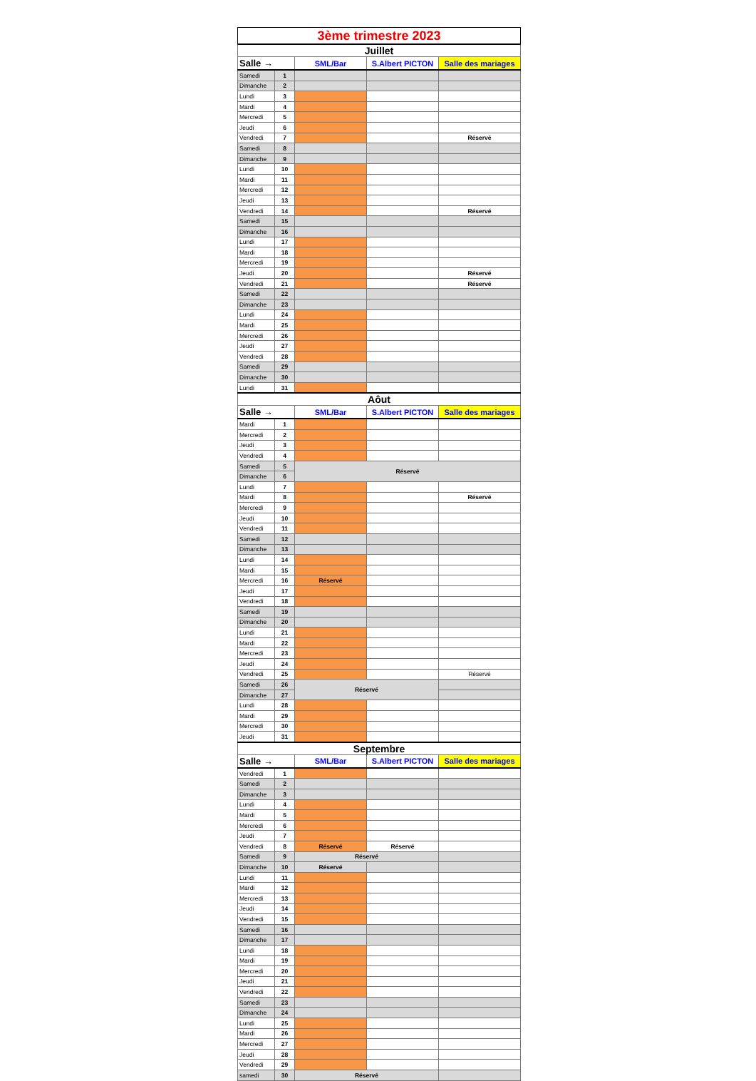| 3ème trimestre 2023 | | | | |
| Juillet | | | | |
| Salle → | | SML/Bar | S.Albert PICTON | Salle des mariages |
| Samedi | 1 | | | |
| Dimanche | 2 | | | |
| Lundi | 3 | | | |
| Mardi | 4 | | | |
| Mercredi | 5 | | | |
| Jeudi | 6 | | | |
| Vendredi | 7 | | | Réservé |
| Samedi | 8 | | | |
| Dimanche | 9 | | | |
| Lundi | 10 | | | |
| Mardi | 11 | | | |
| Mercredi | 12 | | | |
| Jeudi | 13 | | | |
| Vendredi | 14 | | | Réservé |
| Samedi | 15 | | | |
| Dimanche | 16 | | | |
| Lundi | 17 | | | |
| Mardi | 18 | | | |
| Mercredi | 19 | | | |
| Jeudi | 20 | | | Réservé |
| Vendredi | 21 | | | Réservé |
| Samedi | 22 | | | |
| Dimanche | 23 | | | |
| Lundi | 24 | | | |
| Mardi | 25 | | | |
| Mercredi | 26 | | | |
| Jeudi | 27 | | | |
| Vendredi | 28 | | | |
| Samedi | 29 | | | |
| Dimanche | 30 | | | |
| Lundi | 31 | | | |
| Aôut | | | | |
| Salle → | | SML/Bar | S.Albert PICTON | Salle des mariages |
| Mardi | 1 | | | |
| Mercredi | 2 | | | |
| Jeudi | 3 | | | |
| Vendredi | 4 | | | |
| Samedi | 5 | Réservé | | |
| Dimanche | 6 | | | |
| Lundi | 7 | | | |
| Mardi | 8 | | | Réservé |
| Mercredi | 9 | | | |
| Jeudi | 10 | | | |
| Vendredi | 11 | | | |
| Samedi | 12 | | | |
| Dimanche | 13 | | | |
| Lundi | 14 | | | |
| Mardi | 15 | | | |
| Mercredi | 16 | Réservé | | |
| Jeudi | 17 | | | |
| Vendredi | 18 | | | |
| Samedi | 19 | | | |
| Dimanche | 20 | | | |
| Lundi | 21 | | | |
| Mardi | 22 | | | |
| Mercredi | 23 | | | |
| Jeudi | 24 | | | |
| Vendredi | 25 | | | Réservé |
| Samedi | 26 | Réservé | | |
| Dimanche | 27 | | | |
| Lundi | 28 | | | |
| Mardi | 29 | | | |
| Mercredi | 30 | | | |
| Jeudi | 31 | | | |
| Septembre | | | | |
| Salle → | | SML/Bar | S.Albert PICTON | Salle des mariages |
| Vendredi | 1 | | | |
| Samedi | 2 | | | |
| Dimanche | 3 | | | |
| Lundi | 4 | | | |
| Mardi | 5 | | | |
| Mercredi | 6 | | | |
| Jeudi | 7 | | | |
| Vendredi | 8 | Réservé | Réservé | |
| Samedi | 9 | Réservé | | |
| Dimanche | 10 | Réservé | | |
| Lundi | 11 | | | |
| Mardi | 12 | | | |
| Mercredi | 13 | | | |
| Jeudi | 14 | | | |
| Vendredi | 15 | | | |
| Samedi | 16 | | | |
| Dimanche | 17 | | | |
| Lundi | 18 | | | |
| Mardi | 19 | | | |
| Mercredi | 20 | | | |
| Jeudi | 21 | | | |
| Vendredi | 22 | | | |
| Samedi | 23 | | | |
| Dimanche | 24 | | | |
| Lundi | 25 | | | |
| Mardi | 26 | | | |
| Mercredi | 27 | | | |
| Jeudi | 28 | | | |
| Vendredi | 29 | | | |
| samedi | 30 | Réservé | | |